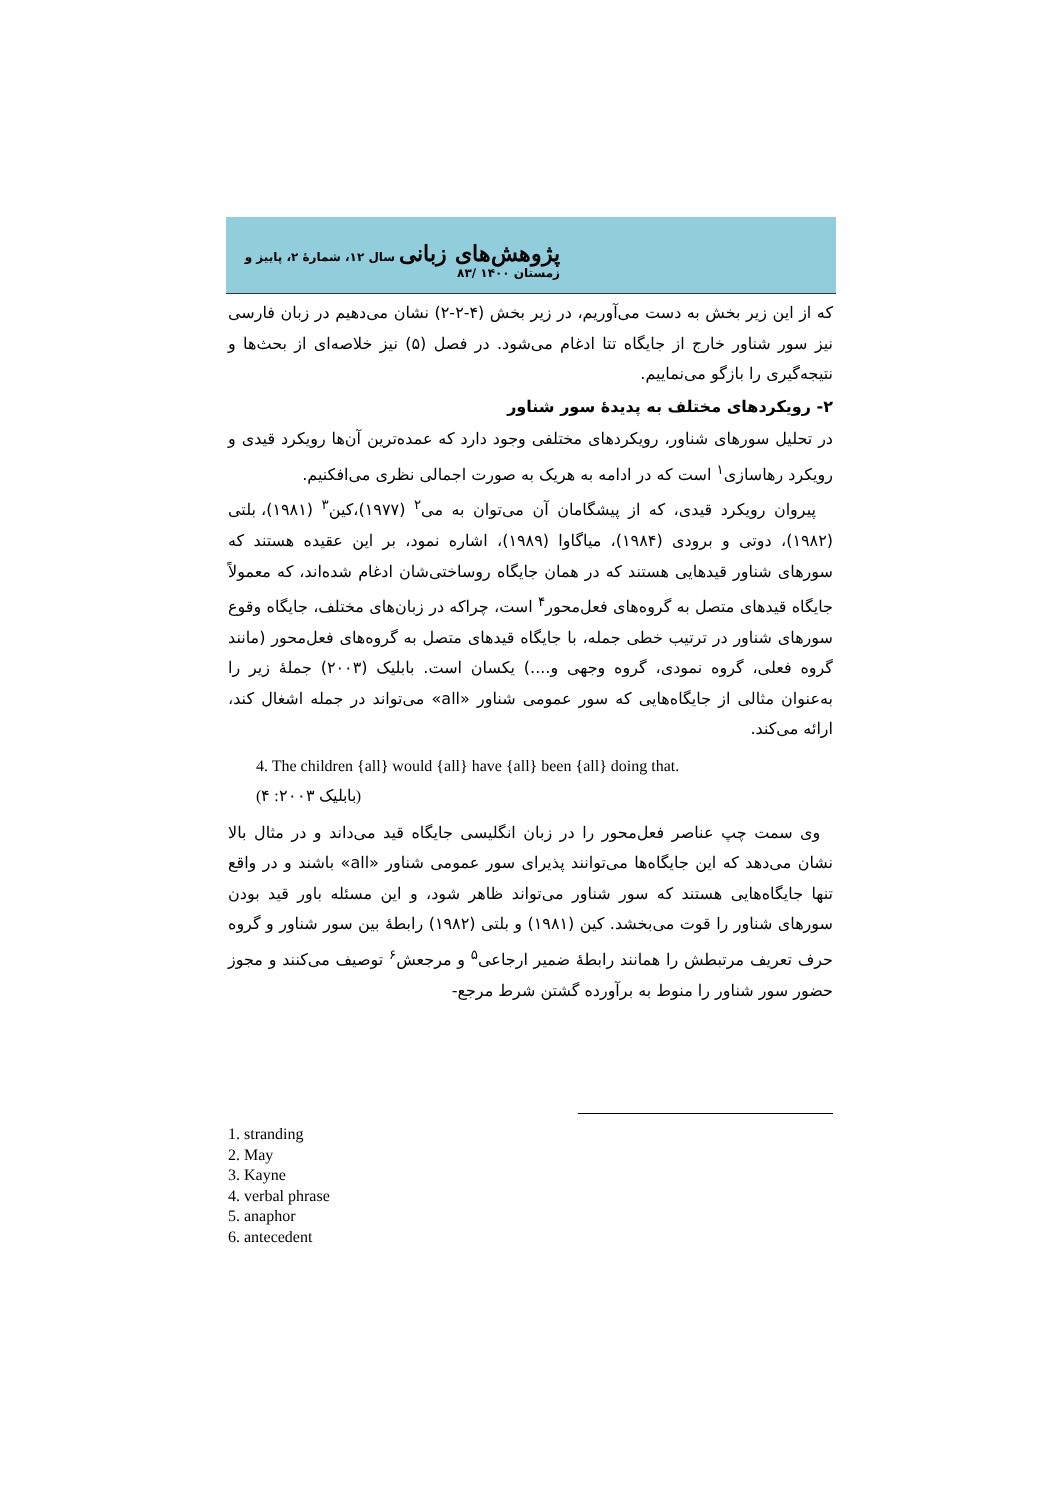پژوهش‌های زبانی سال ۱۲، شمارهٔ ۲، پاییز و زمستان ۱۴۰۰ /۸۳
که از این زیر بخش به دست می‌آوریم، در زیر بخش (۴-۲-۲) نشان می‌دهیم در زبان فارسی نیز سور شناور خارج از جایگاه تتا ادغام می‌شود. در فصل (۵) نیز خلاصه‌ای از بحث‌ها و نتیجه‌گیری را بازگو می‌نماییم.
۲- رویکردهای مختلف به پدیدهٔ سور شناور
در تحلیل سورهای شناور، رویکردهای مختلفی وجود دارد که عمده‌ترین آن‌ها رویکرد قیدی و رویکرد رهاسازی<sup>۱</sup> است که در ادامه به هریک به صورت اجمالی نظری می‌افکنیم.
پیروان رویکرد قیدی، که از پیشگامان آن می‌توان به می<sup>۲</sup> (۱۹۷۷)،کین<sup>۳</sup> (۱۹۸۱)، بلتی (۱۹۸۲)، دوتی و برودی (۱۹۸۴)، میاگاوا (۱۹۸۹)، اشاره نمود، بر این عقیده هستند که سورهای شناور قیدهایی هستند که در همان جایگاه روساختی‌شان ادغام شده‌اند، که معمولاً جایگاه قیدهای متصل به گروه‌های فعل‌محور<sup>۴</sup> است، چراکه در زبان‌های مختلف، جایگاه وقوع سورهای شناور در ترتیب خطی جمله، با جایگاه قیدهای متصل به گروه‌های فعل‌محور (مانند گروه فعلی، گروه نمودی، گروه وجهی و....) یکسان است. بابلیک (۲۰۰۳) جملهٔ زیر را به‌عنوان مثالی از جایگاه‌هایی که سور عمومی شناور «all» می‌تواند در جمله اشغال کند، ارائه می‌کند.
4. The children {all} would {all} have {all} been {all} doing that.
(بابلیک ۲۰۰۳: ۴)
وی سمت چپ عناصر فعل‌محور را در زبان انگلیسی جایگاه قید می‌داند و در مثال بالا نشان می‌دهد که این جایگاه‌ها می‌توانند پذیرای سور عمومی شناور «all» باشند و در واقع تنها جایگاه‌هایی هستند که سور شناور می‌تواند ظاهر شود، و این مسئله باور قید بودن سورهای شناور را قوت می‌بخشد. کین (۱۹۸۱) و بلتی (۱۹۸۲) رابطهٔ بین سور شناور و گروه حرف تعریف مرتبطش را همانند رابطهٔ ضمیر ارجاعی<sup>۵</sup> و مرجعش<sup>۶</sup> توصیف می‌کنند و مجوز حضور سور شناور را منوط به برآورده گشتن شرط مرجع-
1. stranding
2. May
3. Kayne
4. verbal phrase
5. anaphor
6. antecedent